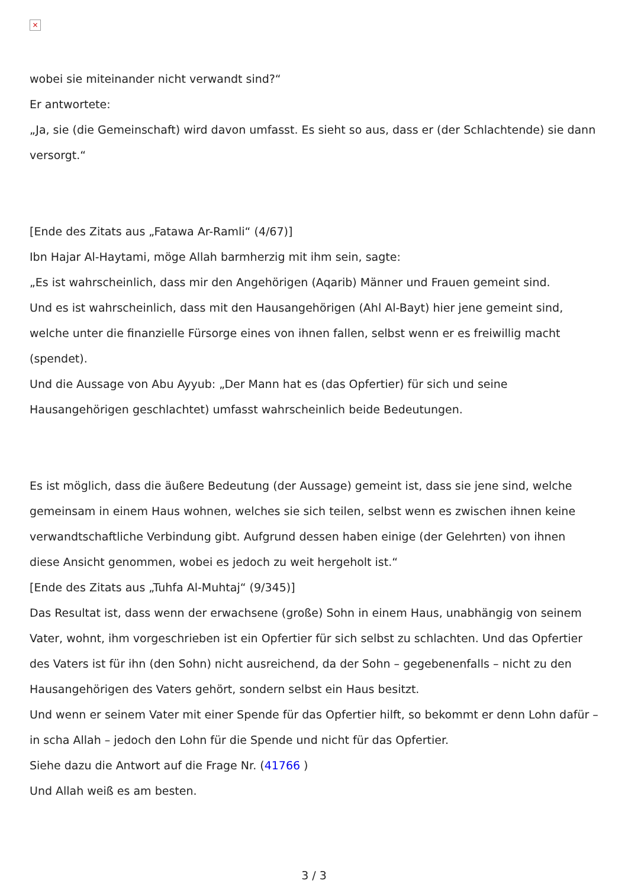×
wobei sie miteinander nicht verwandt sind?“
Er antwortete:
„Ja, sie (die Gemeinschaft) wird davon umfasst. Es sieht so aus, dass er (der Schlachtende) sie dann versorgt.“
[Ende des Zitats aus „Fatawa Ar-Ramli“ (4/67)]
Ibn Hajar Al-Haytami, möge Allah barmherzig mit ihm sein, sagte:
„Es ist wahrscheinlich, dass mir den Angehörigen (Aqarib) Männer und Frauen gemeint sind.
Und es ist wahrscheinlich, dass mit den Hausangehörigen (Ahl Al-Bayt) hier jene gemeint sind, welche unter die finanzielle Fürsorge eines von ihnen fallen, selbst wenn er es freiwillig macht (spendet).
Und die Aussage von Abu Ayyub: „Der Mann hat es (das Opfertier) für sich und seine Hausangehörigen geschlachtet) umfasst wahrscheinlich beide Bedeutungen.
Es ist möglich, dass die äußere Bedeutung (der Aussage) gemeint ist, dass sie jene sind, welche gemeinsam in einem Haus wohnen, welches sie sich teilen, selbst wenn es zwischen ihnen keine verwandtschaftliche Verbindung gibt. Aufgrund dessen haben einige (der Gelehrten) von ihnen diese Ansicht genommen, wobei es jedoch zu weit hergeholt ist.“
[Ende des Zitats aus „Tuhfa Al-Muhtaj“ (9/345)]
Das Resultat ist, dass wenn der erwachsene (große) Sohn in einem Haus, unabhängig von seinem Vater, wohnt, ihm vorgeschrieben ist ein Opfertier für sich selbst zu schlachten. Und das Opfertier des Vaters ist für ihn (den Sohn) nicht ausreichend, da der Sohn – gegebenenfalls – nicht zu den Hausangehörigen des Vaters gehört, sondern selbst ein Haus besitzt.
Und wenn er seinem Vater mit einer Spende für das Opfertier hilft, so bekommt er denn Lohn dafür – in scha Allah – jedoch den Lohn für die Spende und nicht für das Opfertier.
Siehe dazu die Antwort auf die Frage Nr. (41766 )
Und Allah weiß es am besten.
3 / 3